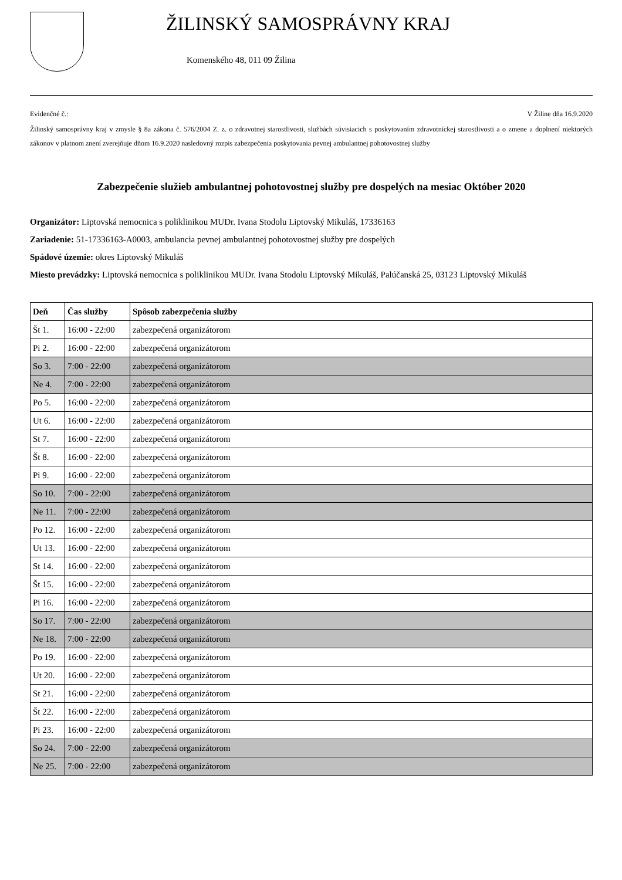ŽILINSKÝ SAMOSPRÁVNY KRAJ
Komenského 48, 011 09 Žilina
Evidenčné č.: V Žiline dňa 16.9.2020
Žilinský samosprávny kraj v zmysle § 8a zákona č. 576/2004 Z. z. o zdravotnej starostlivosti, službách súvisiacich s poskytovaním zdravotníckej starostlivosti a o zmene a doplnení niektorých zákonov v platnom znení zverejňuje dňom 16.9.2020 nasledovný rozpis zabezpečenia poskytovania pevnej ambulantnej pohotovostnej služby
Zabezpečenie služieb ambulantnej pohotovostnej služby pre dospelých na mesiac Október 2020
Organizátor: Liptovská nemocnica s poliklinikou MUDr. Ivana Stodolu Liptovský Mikuláš, 17336163
Zariadenie: 51-17336163-A0003, ambulancia pevnej ambulantnej pohotovostnej služby pre dospelých
Spádové územie: okres Liptovský Mikuláš
Miesto prevádzky: Liptovská nemocnica s poliklinikou MUDr. Ivana Stodolu Liptovský Mikuláš, Palúčanská 25, 03123 Liptovský Mikuláš
| Deň | Čas služby | Spôsob zabezpečenia služby |
| --- | --- | --- |
| Št 1. | 16:00 - 22:00 | zabezpečená organizátorom |
| Pi 2. | 16:00 - 22:00 | zabezpečená organizátorom |
| So 3. | 7:00 - 22:00 | zabezpečená organizátorom |
| Ne 4. | 7:00 - 22:00 | zabezpečená organizátorom |
| Po 5. | 16:00 - 22:00 | zabezpečená organizátorom |
| Ut 6. | 16:00 - 22:00 | zabezpečená organizátorom |
| St 7. | 16:00 - 22:00 | zabezpečená organizátorom |
| Št 8. | 16:00 - 22:00 | zabezpečená organizátorom |
| Pi 9. | 16:00 - 22:00 | zabezpečená organizátorom |
| So 10. | 7:00 - 22:00 | zabezpečená organizátorom |
| Ne 11. | 7:00 - 22:00 | zabezpečená organizátorom |
| Po 12. | 16:00 - 22:00 | zabezpečená organizátorom |
| Ut 13. | 16:00 - 22:00 | zabezpečená organizátorom |
| St 14. | 16:00 - 22:00 | zabezpečená organizátorom |
| Št 15. | 16:00 - 22:00 | zabezpečená organizátorom |
| Pi 16. | 16:00 - 22:00 | zabezpečená organizátorom |
| So 17. | 7:00 - 22:00 | zabezpečená organizátorom |
| Ne 18. | 7:00 - 22:00 | zabezpečená organizátorom |
| Po 19. | 16:00 - 22:00 | zabezpečená organizátorom |
| Ut 20. | 16:00 - 22:00 | zabezpečená organizátorom |
| St 21. | 16:00 - 22:00 | zabezpečená organizátorom |
| Št 22. | 16:00 - 22:00 | zabezpečená organizátorom |
| Pi 23. | 16:00 - 22:00 | zabezpečená organizátorom |
| So 24. | 7:00 - 22:00 | zabezpečená organizátorom |
| Ne 25. | 7:00 - 22:00 | zabezpečená organizátorom |